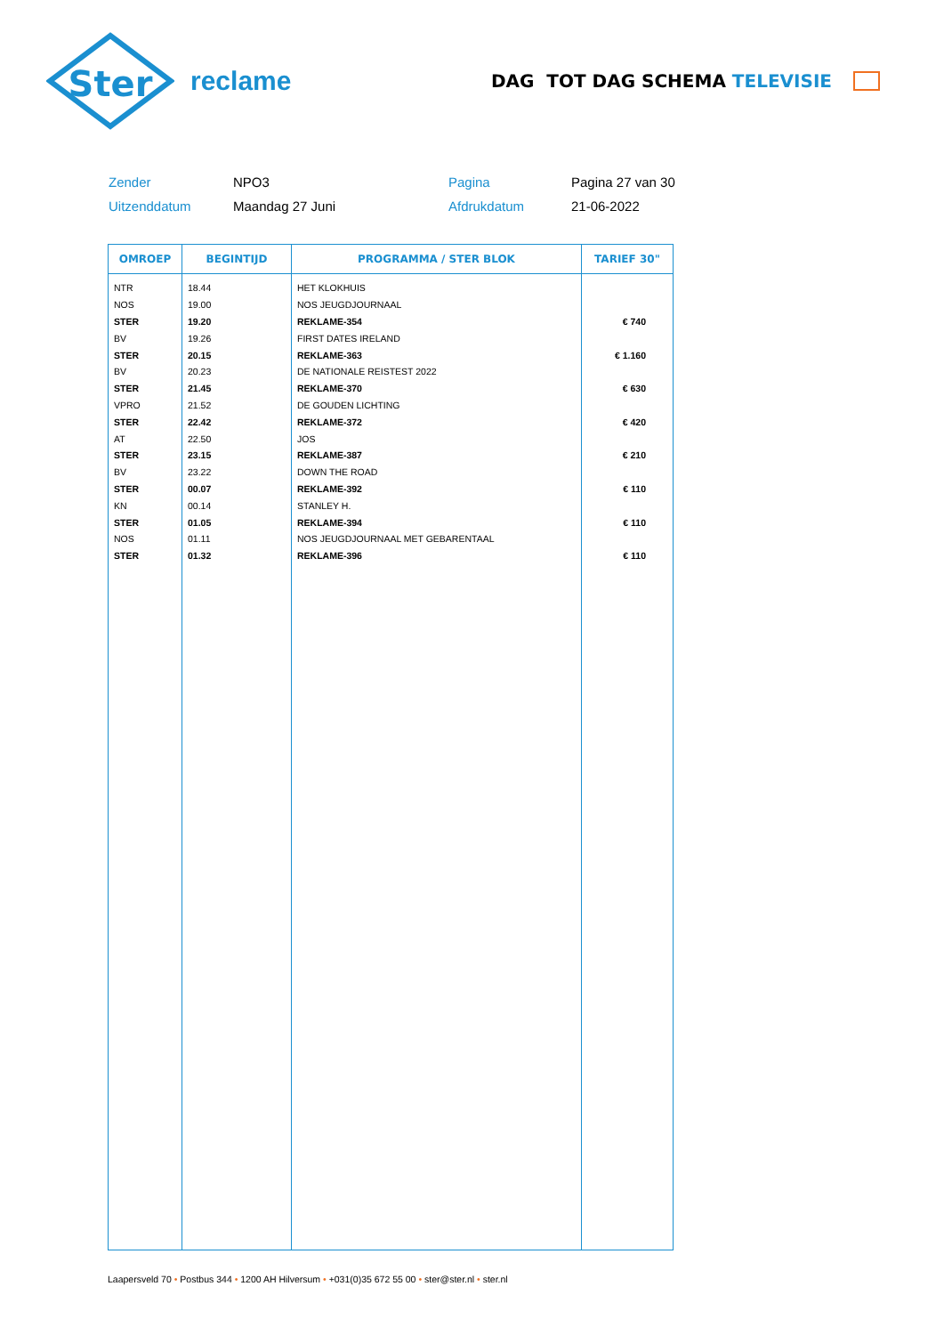Ster
reclame
DAG TOT DAG SCHEMA TELEVISIE
Zender
NPO3
Pagina
Pagina 27 van 30
Uitzenddatum
Maandag 27 Juni
Afdrukdatum
21-06-2022
| OMROEP | BEGINTIJD | PROGRAMMA / STER BLOK | TARIEF 30" |
| --- | --- | --- | --- |
| NTR | 18.44 | HET KLOKHUIS | |
| NOS | 19.00 | NOS JEUGDJOURNAAL | |
| STER | 19.20 | REKLAME-354 | € 740 |
| BV | 19.26 | FIRST DATES IRELAND | |
| STER | 20.15 | REKLAME-363 | € 1.160 |
| BV | 20.23 | DE NATIONALE REISTEST 2022 | |
| STER | 21.45 | REKLAME-370 | € 630 |
| VPRO | 21.52 | DE GOUDEN LICHTING | |
| STER | 22.42 | REKLAME-372 | € 420 |
| AT | 22.50 | JOS | |
| STER | 23.15 | REKLAME-387 | € 210 |
| BV | 23.22 | DOWN THE ROAD | |
| STER | 00.07 | REKLAME-392 | € 110 |
| KN | 00.14 | STANLEY H. | |
| STER | 01.05 | REKLAME-394 | € 110 |
| NOS | 01.11 | NOS JEUGDJOURNAAL MET GEBARENTAAL | |
| STER | 01.32 | REKLAME-396 | € 110 |
Laapersveld 70 • Postbus 344 • 1200 AH Hilversum • +031(0)35 672 55 00 • ster@ster.nl • ster.nl